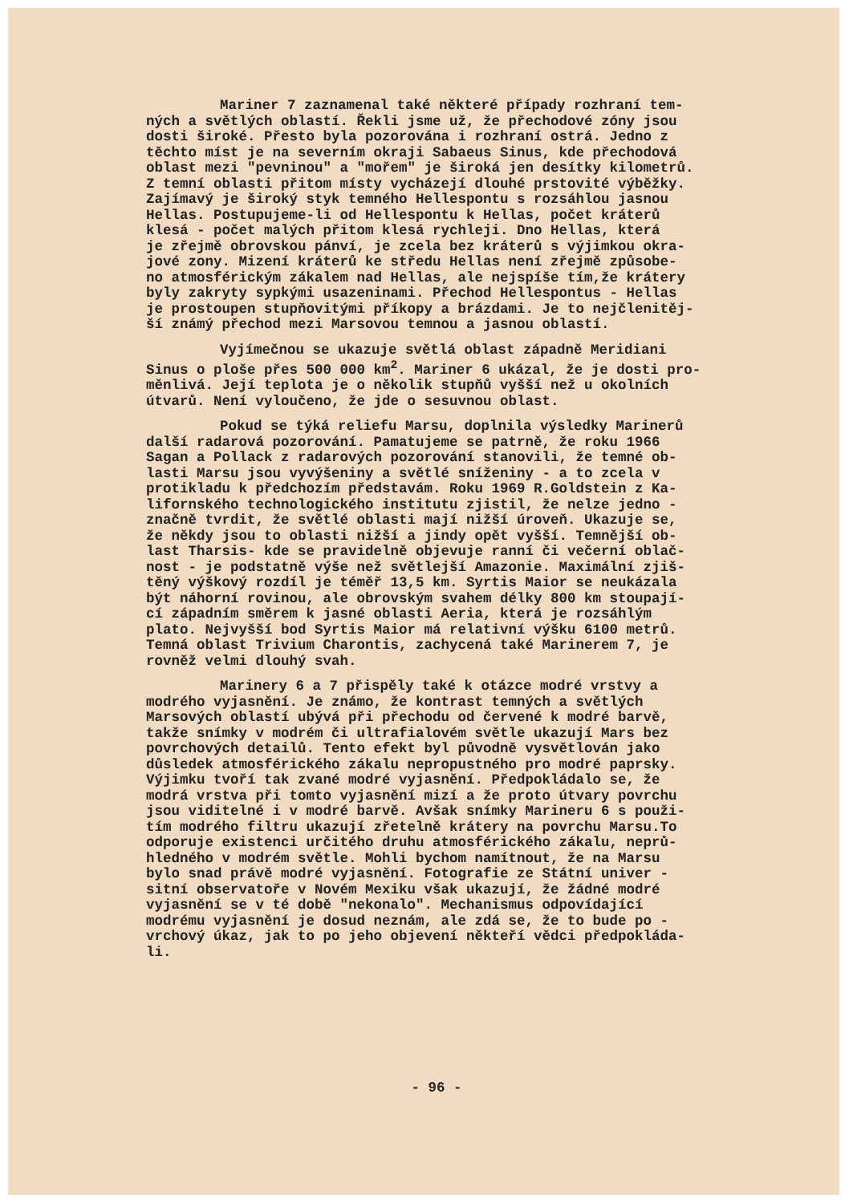Mariner 7 zaznamenal také některé případy rozhraní tem- ných a světlých oblastí. Řekli jsme už, že přechodové zóny jsou dosti široké. Přesto byla pozorována i rozhraní ostrá. Jedno z těchto míst je na severním okraji Sabaeus Sinus, kde přechodová oblast mezi "pevninou" a "mořem" je široká jen desítky kilometrů. Z temní oblasti přitom místy vycházejí dlouhé prstovité výběžky. Zajímavý je široký styk temného Hellespontu s rozsáhlou jasnou Hellas. Postupujeme-li od Hellespontu k Hellas, počet kráterů klesá - počet malých přitom klesá rychleji. Dno Hellas, která je zřejmě obrovskou pánví, je zcela bez kráterů s výjimkou okra- jové zony. Mizení kráterů ke středu Hellas není zřejmě způsobe- no atmosférickým zákalem nad Hellas, ale nejspíše tím,že krátery byly zakryty sypkými usazeninami. Přechod Hellespontus - Hellas je prostoupen stupňovitými příkopy a brázdami. Je to nejčlenitěj- ší známý přechod mezi Marsovou temnou a jasnou oblastí.
Vyjímečnou se ukazuje světlá oblast západně Meridiani Sinus o ploše přes 500 000 km<sup>2</sup>. Mariner 6 ukázal, že je dosti pro- měnlivá. Její teplota je o několik stupňů vyšší než u okolních útvarů. Není vyloučeno, že jde o sesuvnou oblast.
Pokud se týká reliefu Marsu, doplnila výsledky Marinerů další radarová pozorování. Pamatujeme se patrně, že roku 1966 Sagan a Pollack z radarových pozorování stanovili, že temné ob- lasti Marsu jsou vyvýšeniny a světlé sníženiny - a to zcela v protikladu k předchozím představám. Roku 1969 R.Goldstein z Ka- lifornského technologického institutu zjistil, že nelze jedno - značně tvrdit, že světlé oblasti mají nižší úroveň. Ukazuje se, že někdy jsou to oblasti nižší a jindy opět vyšší. Temnější ob- last Tharsis- kde se pravidelně objevuje ranní či večerní oblač- nost - je podstatně výše než světlejší Amazonie. Maximální zjiš- těný výškový rozdíl je téměř 13,5 km. Syrtis Maior se neukázala být náhorní rovinou, ale obrovským svahem délky 800 km stoupají- cí západním směrem k jasné oblasti Aeria, která je rozsáhlým plato. Nejvyšší bod Syrtis Maior má relativní výšku 6100 metrů. Temná oblast Trivium Charontis, zachycená také Marinerem 7, je rovněž velmi dlouhý svah.
Marinery 6 a 7 přispěly také k otázce modré vrstvy a modrého vyjasnění. Je známo, že kontrast temných a světlých Marsových oblastí ubývá při přechodu od červené k modré barvě, takže snímky v modrém či ultrafialovém světle ukazují Mars bez povrchových detailů. Tento efekt byl původně vysvětlován jako důsledek atmosférického zákalu nepropustného pro modré paprsky. Výjimku tvoří tak zvané modré vyjasnění. Předpokládalo se, že modrá vrstva při tomto vyjasnění mizí a že proto útvary povrchu jsou viditelné i v modré barvě. Avšak snímky Marineru 6 s použi- tím modrého filtru ukazují zřetelně krátery na povrchu Marsu.To odporuje existenci určitého druhu atmosférického zákalu, neprů- hledného v modrém světle. Mohli bychom namítnout, že na Marsu bylo snad právě modré vyjasnění. Fotografie ze Státní univer - sitní observatoře v Novém Mexiku však ukazují, že žádné modré vyjasnění se v té době "nekonalo". Mechanismus odpovídající modrému vyjasnění je dosud neznám, ale zdá se, že to bude po - vrchový úkaz, jak to po jeho objevení někteří vědci předpokláda- li.
- 96 -